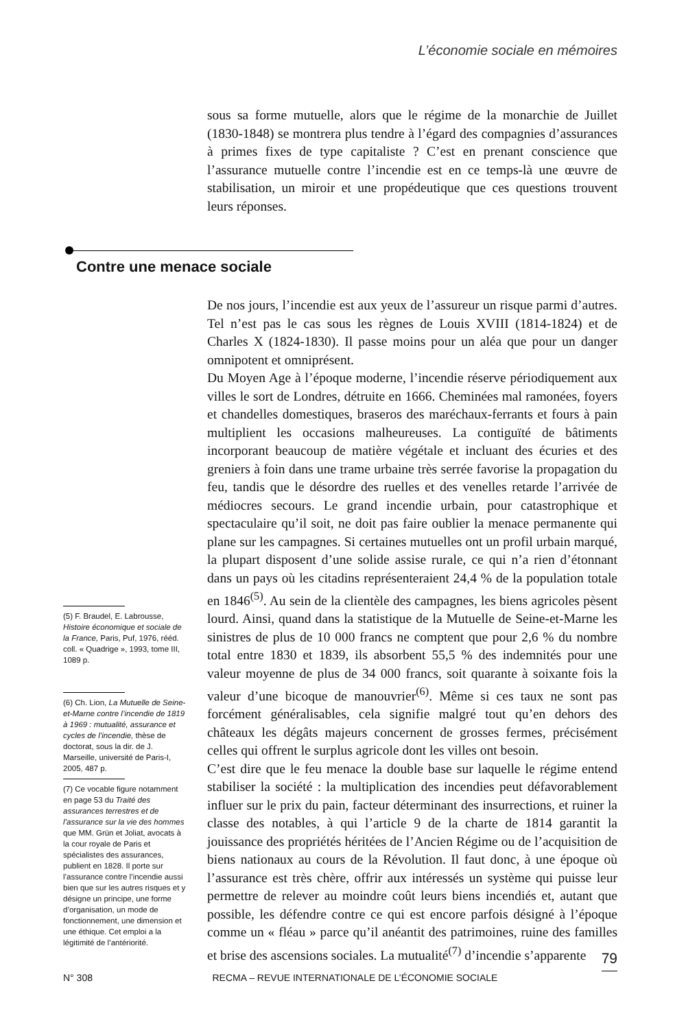L’économie sociale en mémoires
sous sa forme mutuelle, alors que le régime de la monarchie de Juillet (1830-1848) se montrera plus tendre à l’égard des compagnies d’assurances à primes fixes de type capitaliste ? C’est en prenant conscience que l’assurance mutuelle contre l’incendie est en ce temps-là une œuvre de stabilisation, un miroir et une propédeutique que ces questions trouvent leurs réponses.
Contre une menace sociale
De nos jours, l’incendie est aux yeux de l’assureur un risque parmi d’autres. Tel n’est pas le cas sous les règnes de Louis XVIII (1814-1824) et de Charles X (1824-1830). Il passe moins pour un aléa que pour un danger omnipotent et omniprésent.
Du Moyen Age à l’époque moderne, l’incendie réserve périodiquement aux villes le sort de Londres, détruite en 1666. Cheminées mal ramonées, foyers et chandelles domestiques, braseros des maréchaux-ferrants et fours à pain multiplient les occasions malheureuses. La contiguïté de bâtiments incorporant beaucoup de matière végétale et incluant des écuries et des greniers à foin dans une trame urbaine très serrée favorise la propagation du feu, tandis que le désordre des ruelles et des venelles retarde l’arrivée de médiocres secours. Le grand incendie urbain, pour catastrophique et spectaculaire qu’il soit, ne doit pas faire oublier la menace permanente qui plane sur les campagnes. Si certaines mutuelles ont un profil urbain marqué, la plupart disposent d’une solide assise rurale, ce qui n’a rien d’étonnant dans un pays où les citadins représenteraient 24,4 % de la population totale en 1846<sup>(5)</sup>. Au sein de la clientèle des campagnes, les biens agricoles pèsent lourd. Ainsi, quand dans la statistique de la Mutuelle de Seine-et-Marne les sinistres de plus de 10 000 francs ne comptent que pour 2,6 % du nombre total entre 1830 et 1839, ils absorbent 55,5 % des indemnités pour une valeur moyenne de plus de 34 000 francs, soit quarante à soixante fois la valeur d’une bicoque de manouvrier<sup>(6)</sup>. Même si ces taux ne sont pas forcément généralisables, cela signifie malgré tout qu’en dehors des châteaux les dégâts majeurs concernent de grosses fermes, précisément celles qui offrent le surplus agricole dont les villes ont besoin.
C’est dire que le feu menace la double base sur laquelle le régime entend stabiliser la société : la multiplication des incendies peut défavorablement influer sur le prix du pain, facteur déterminant des insurrections, et ruiner la classe des notables, à qui l’article 9 de la charte de 1814 garantit la jouissance des propriétés héritées de l’Ancien Régime ou de l’acquisition de biens nationaux au cours de la Révolution. Il faut donc, à une époque où l’assurance est très chère, offrir aux intéressés un système qui puisse leur permettre de relever au moindre coût leurs biens incendiés et, autant que possible, les défendre contre ce qui est encore parfois désigné à l’époque comme un « fléau » parce qu’il anéantit des patrimoines, ruine des familles et brise des ascensions sociales. La mutualité<sup>(7)</sup> d’incendie s’apparente
(5) F. Braudel, E. Labrousse, Histoire économique et sociale de la France, Paris, Puf, 1976, rééd. coll. « Quadrige », 1993, tome III, 1089 p.
(6) Ch. Lion, La Mutuelle de Seine-et-Marne contre l’incendie de 1819 à 1969 : mutualité, assurance et cycles de l’incendie, thèse de doctorat, sous la dir. de J. Marseille, université de Paris-I, 2005, 487 p.
(7) Ce vocable figure notamment en page 53 du Traité des assurances terrestres et de l’assurance sur la vie des hommes que MM. Grün et Joliat, avocats à la cour royale de Paris et spécialistes des assurances, publient en 1828. Il porte sur l’assurance contre l’incendie aussi bien que sur les autres risques et y désigne un principe, une forme d’organisation, un mode de fonctionnement, une dimension et une éthique. Cet emploi a la légitimité de l’antériorité.
79
N° 308 RECMA – REVUE INTERNATIONALE DE L’ÉCONOMIE SOCIALE